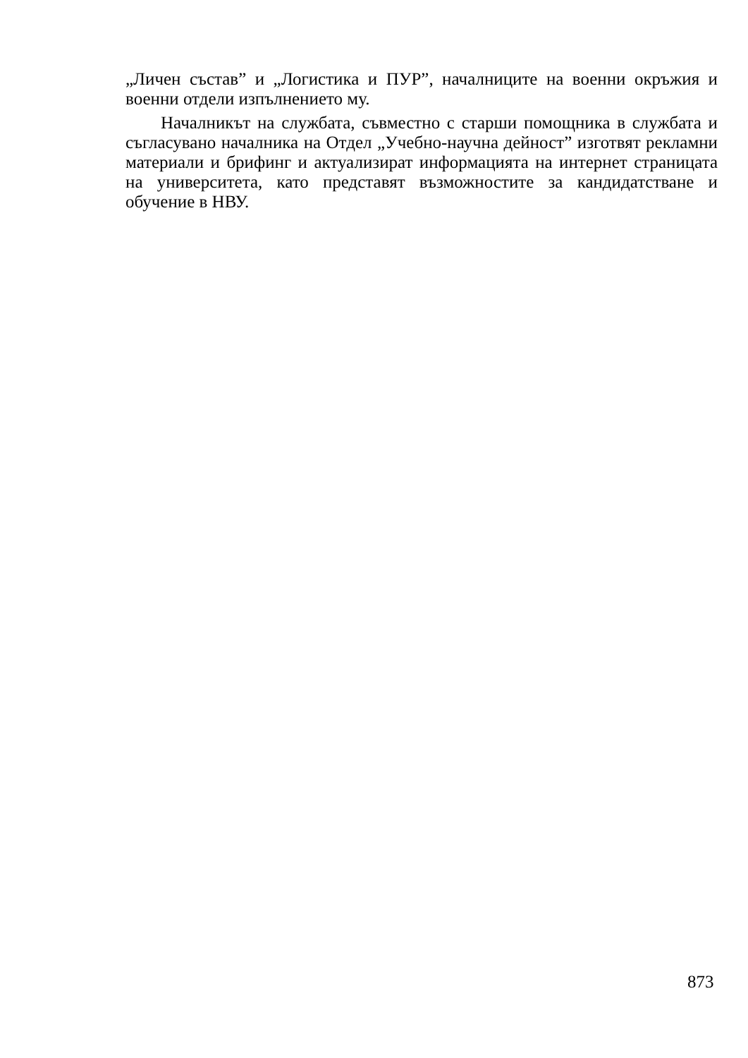„Личен състав” и „Логистика и ПУР”, началниците на военни окръжия и военни отдели изпълнението му.
Началникът на службата, съвместно с старши помощника в службата и съгласувано началника на Отдел „Учебно-научна дейност” изготвят рекламни материали и брифинг и актуализират информацията на интернет страницата на университета, като представят възможностите за кандидатстване и обучение в НВУ.
873